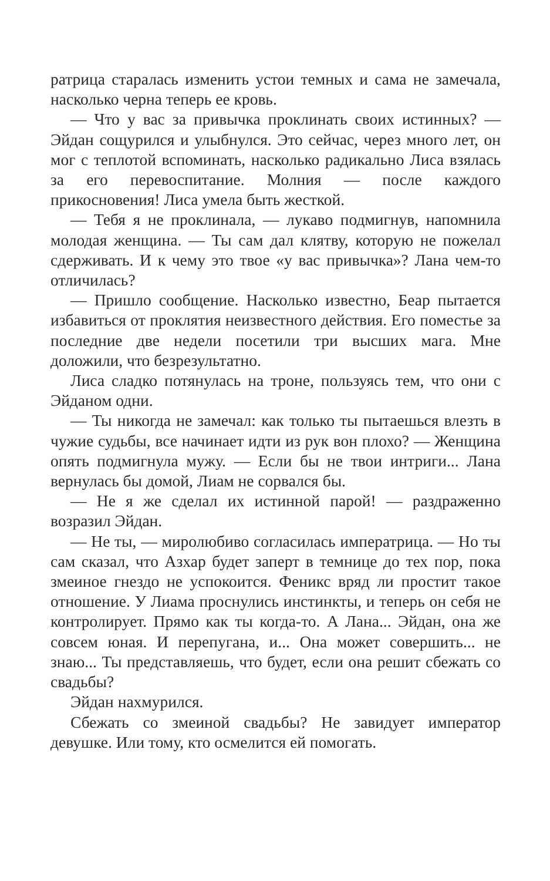ратрица старалась изменить устои темных и сама не замечала, насколько черна теперь ее кровь.
— Что у вас за привычка проклинать своих истинных? — Эйдан сощурился и улыбнулся. Это сейчас, через много лет, он мог с теплотой вспоминать, насколько радикально Лиса взялась за его перевоспитание. Молния — после каждого прикосновения! Лиса умела быть жесткой.
— Тебя я не проклинала, — лукаво подмигнув, напомнила молодая женщина. — Ты сам дал клятву, которую не пожелал сдерживать. И к чему это твое «у вас привычка»? Лана чем-то отличилась?
— Пришло сообщение. Насколько известно, Беар пытается избавиться от проклятия неизвестного действия. Его поместье за последние две недели посетили три высших мага. Мне доложили, что безрезультатно.
Лиса сладко потянулась на троне, пользуясь тем, что они с Эйданом одни.
— Ты никогда не замечал: как только ты пытаешься влезть в чужие судьбы, все начинает идти из рук вон плохо? — Женщина опять подмигнула мужу. — Если бы не твои интриги... Лана вернулась бы домой, Лиам не сорвался бы.
— Не я же сделал их истинной парой! — раздраженно возразил Эйдан.
— Не ты, — миролюбиво согласилась императрица. — Но ты сам сказал, что Азхар будет заперт в темнице до тех пор, пока змеиное гнездо не успокоится. Феникс вряд ли простит такое отношение. У Лиама проснулись инстинкты, и теперь он себя не контролирует. Прямо как ты когда-то. А Лана... Эйдан, она же совсем юная. И перепугана, и... Она может совершить... не знаю... Ты представляешь, что будет, если она решит сбежать со свадьбы?
Эйдан нахмурился.
Сбежать со змеиной свадьбы? Не завидует император девушке. Или тому, кто осмелится ей помогать.